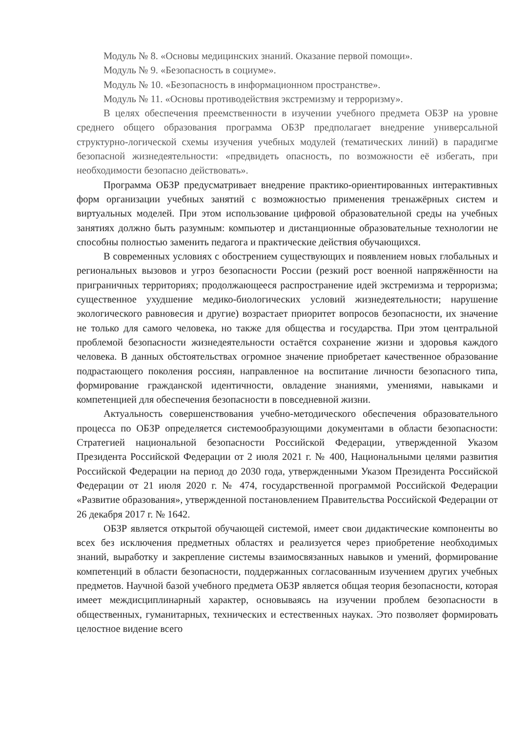Модуль № 8. «Основы медицинских знаний. Оказание первой помощи».
Модуль № 9. «Безопасность в социуме».
Модуль № 10. «Безопасность в информационном пространстве».
Модуль № 11. «Основы противодействия экстремизму и терроризму».
В целях обеспечения преемственности в изучении учебного предмета ОБЗР на уровне среднего общего образования программа ОБЗР предполагает внедрение универсальной структурно-логической схемы изучения учебных модулей (тематических линий) в парадигме безопасной жизнедеятельности: «предвидеть опасность, по возможности её избегать, при необходимости безопасно действовать».
Программа ОБЗР предусматривает внедрение практико-ориентированных интерактивных форм организации учебных занятий с возможностью применения тренажёрных систем и виртуальных моделей. При этом использование цифровой образовательной среды на учебных занятиях должно быть разумным: компьютер и дистанционные образовательные технологии не способны полностью заменить педагога и практические действия обучающихся.
В современных условиях с обострением существующих и появлением новых глобальных и региональных вызовов и угроз безопасности России (резкий рост военной напряжённости на приграничных территориях; продолжающееся распространение идей экстремизма и терроризма; существенное ухудшение медико-биологических условий жизнедеятельности; нарушение экологического равновесия и другие) возрастает приоритет вопросов безопасности, их значение не только для самого человека, но также для общества и государства. При этом центральной проблемой безопасности жизнедеятельности остаётся сохранение жизни и здоровья каждого человека. В данных обстоятельствах огромное значение приобретает качественное образование подрастающего поколения россиян, направленное на воспитание личности безопасного типа, формирование гражданской идентичности, овладение знаниями, умениями, навыками и компетенцией для обеспечения безопасности в повседневной жизни.
Актуальность совершенствования учебно-методического обеспечения образовательного процесса по ОБЗР определяется системообразующими документами в области безопасности: Стратегией национальной безопасности Российской Федерации, утвержденной Указом Президента Российской Федерации от 2 июля 2021 г. № 400, Национальными целями развития Российской Федерации на период до 2030 года, утвержденными Указом Президента Российской Федерации от 21 июля 2020 г. № 474, государственной программой Российской Федерации «Развитие образования», утвержденной постановлением Правительства Российской Федерации от 26 декабря 2017 г. № 1642.
ОБЗР является открытой обучающей системой, имеет свои дидактические компоненты во всех без исключения предметных областях и реализуется через приобретение необходимых знаний, выработку и закрепление системы взаимосвязанных навыков и умений, формирование компетенций в области безопасности, поддержанных согласованным изучением других учебных предметов. Научной базой учебного предмета ОБЗР является общая теория безопасности, которая имеет междисциплинарный характер, основываясь на изучении проблем безопасности в общественных, гуманитарных, технических и естественных науках. Это позволяет формировать целостное видение всего